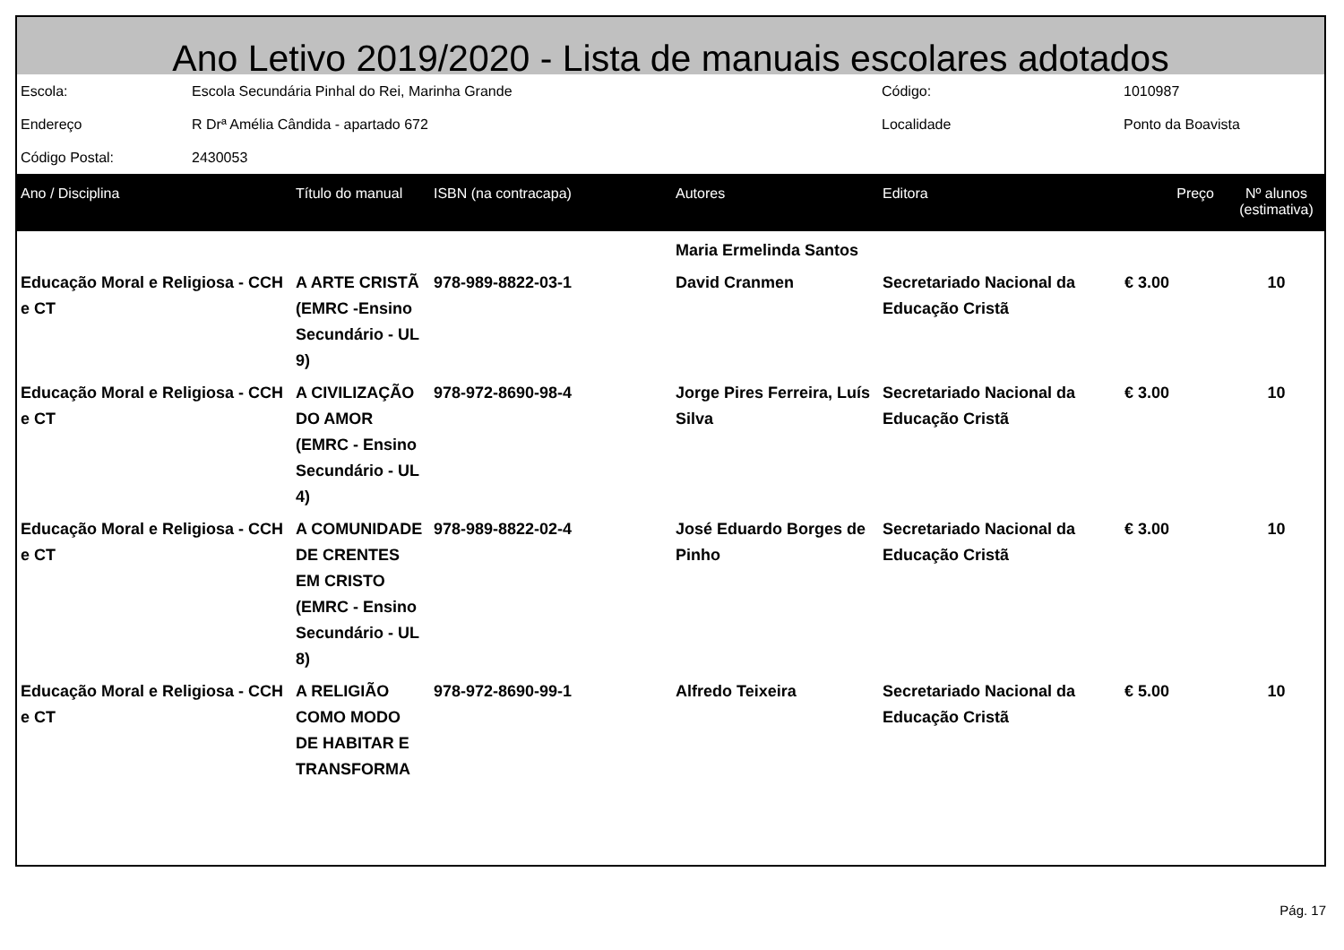Ano Letivo 2019/2020 - Lista de manuais escolares adotados
| Escola: | Escola Secundária Pinhal do Rei, Marinha Grande | Código: | 1010987 |
| Endereço | R Drª Amélia Cândida - apartado 672 | Localidade | Ponto da Boavista |
| Código Postal: | 2430053 | | |
| Ano / Disciplina | Título do manual | ISBN (na contracapa) | Autores | Editora | Preço | Nº alunos (estimativa) |
| --- | --- | --- | --- | --- | --- | --- |
| | | | Maria Ermelinda Santos | | | |
| Educação Moral e Religiosa - CCH e CT | A ARTE CRISTÃ (EMRC -Ensino Secundário - UL 9) | 978-989-8822-03-1 | David Cranmen | Secretariado Nacional da Educação Cristã | € 3.00 | 10 |
| Educação Moral e Religiosa - CCH e CT | A CIVILIZAÇÃO DO AMOR (EMRC - Ensino Secundário - UL 4) | 978-972-8690-98-4 | Jorge Pires Ferreira, Luís Silva | Secretariado Nacional da Educação Cristã | € 3.00 | 10 |
| Educação Moral e Religiosa - CCH e CT | A COMUNIDADE DE CRENTES EM CRISTO (EMRC - Ensino Secundário - UL 8) | 978-989-8822-02-4 | José Eduardo Borges de Pinho | Secretariado Nacional da Educação Cristã | € 3.00 | 10 |
| Educação Moral e Religiosa - CCH e CT | A RELIGIÃO COMO MODO DE HABITAR E TRANSFORMA | 978-972-8690-99-1 | Alfredo Teixeira | Secretariado Nacional da Educação Cristã | € 5.00 | 10 |
Pág. 17